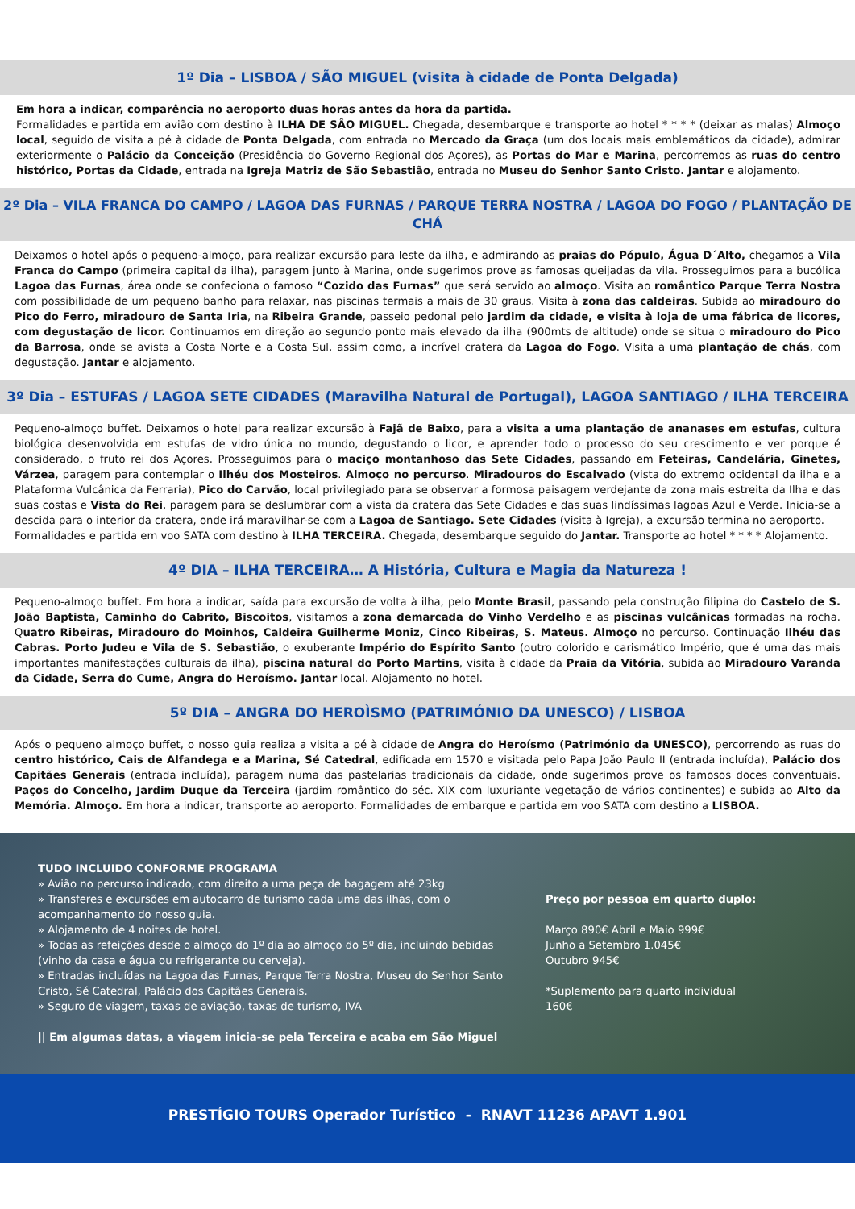1º Dia – LISBOA / SÃO MIGUEL (visita à cidade de Ponta Delgada)
Em hora a indicar, comparência no aeroporto duas horas antes da hora da partida.
Formalidades e partida em avião com destino à ILHA DE SÂO MIGUEL. Chegada, desembarque e transporte ao hotel * * * * (deixar as malas) Almoço local, seguido de visita a pé à cidade de Ponta Delgada, com entrada no Mercado da Graça (um dos locais mais emblemáticos da cidade), admirar exteriormente o Palácio da Conceição (Presidência do Governo Regional dos Açores), as Portas do Mar e Marina, percorremos as ruas do centro histórico, Portas da Cidade, entrada na Igreja Matriz de São Sebastião, entrada no Museu do Senhor Santo Cristo. Jantar e alojamento.
2º Dia – VILA FRANCA DO CAMPO / LAGOA DAS FURNAS / PARQUE TERRA NOSTRA / LAGOA DO FOGO / PLANTAÇÃO DE CHÁ
Deixamos o hotel após o pequeno-almoço, para realizar excursão para leste da ilha, e admirando as praias do Pópulo, Água D´Alto, chegamos a Vila Franca do Campo (primeira capital da ilha), paragem junto à Marina, onde sugerimos prove as famosas queijadas da vila. Prosseguimos para a bucólica Lagoa das Furnas, área onde se confeciona o famoso “Cozido das Furnas” que será servido ao almoço. Visita ao romântico Parque Terra Nostra com possibilidade de um pequeno banho para relaxar, nas piscinas termais a mais de 30 graus. Visita à zona das caldeiras. Subida ao miradouro do Pico do Ferro, miradouro de Santa Iria, na Ribeira Grande, passeio pedonal pelo jardim da cidade, e visita à loja de uma fábrica de licores, com degustação de licor. Continuamos em direção ao segundo ponto mais elevado da ilha (900mts de altitude) onde se situa o miradouro do Pico da Barrosa, onde se avista a Costa Norte e a Costa Sul, assim como, a incrível cratera da Lagoa do Fogo. Visita a uma plantação de chás, com degustação. Jantar e alojamento.
3º Dia – ESTUFAS / LAGOA SETE CIDADES (Maravilha Natural de Portugal), LAGOA SANTIAGO / ILHA TERCEIRA
Pequeno-almoço buffet. Deixamos o hotel para realizar excursão à Fajã de Baixo, para a visita a uma plantação de ananases em estufas, cultura biológica desenvolvida em estufas de vidro única no mundo, degustando o licor, e aprender todo o processo do seu crescimento e ver porque é considerado, o fruto rei dos Açores. Prosseguimos para o maciço montanhoso das Sete Cidades, passando em Feteiras, Candelária, Ginetes, Várzea, paragem para contemplar o Ilhéu dos Mosteiros. Almoço no percurso. Miradouros do Escalvado (vista do extremo ocidental da ilha e a Plataforma Vulcânica da Ferraria), Pico do Carvão, local privilegiado para se observar a formosa paisagem verdejante da zona mais estreita da Ilha e das suas costas e Vista do Rei, paragem para se deslumbrar com a vista da cratera das Sete Cidades e das suas lindíssimas lagoas Azul e Verde. Inicia-se a descida para o interior da cratera, onde irá maravilhar-se com a Lagoa de Santiago. Sete Cidades (visita à Igreja), a excursão termina no aeroporto.
Formalidades e partida em voo SATA com destino à ILHA TERCEIRA. Chegada, desembarque seguido do Jantar. Transporte ao hotel * * * * Alojamento.
4º DIA – ILHA TERCEIRA… A História, Cultura e Magia da Natureza !
Pequeno-almoço buffet. Em hora a indicar, saída para excursão de volta à ilha, pelo Monte Brasil, passando pela construção filipina do Castelo de S. João Baptista, Caminho do Cabrito, Biscoitos, visitamos a zona demarcada do Vinho Verdelho e as piscinas vulcânicas formadas na rocha. Quatro Ribeiras, Miradouro do Moinhos, Caldeira Guilherme Moniz, Cinco Ribeiras, S. Mateus. Almoço no percurso. Continuação Ilhéu das Cabras. Porto Judeu e Vila de S. Sebastião, o exuberante Império do Espírito Santo (outro colorido e carismático Império, que é uma das mais importantes manifestações culturais da ilha), piscina natural do Porto Martins, visita à cidade da Praia da Vitória, subida ao Miradouro Varanda da Cidade, Serra do Cume, Angra do Heroísmo. Jantar local. Alojamento no hotel.
5º DIA – ANGRA DO HEROÌSMO (PATRIMÓNIO DA UNESCO) / LISBOA
Após o pequeno almoço buffet, o nosso guia realiza a visita a pé à cidade de Angra do Heroísmo (Património da UNESCO), percorrendo as ruas do centro histórico, Cais de Alfandega e a Marina, Sé Catedral, edificada em 1570 e visitada pelo Papa João Paulo II (entrada incluída), Palácio dos Capitães Generais (entrada incluída), paragem numa das pastelarias tradicionais da cidade, onde sugerimos prove os famosos doces conventuais. Paços do Concelho, Jardim Duque da Terceira (jardim romântico do séc. XIX com luxuriante vegetação de vários continentes) e subida ao Alto da Memória. Almoço. Em hora a indicar, transporte ao aeroporto. Formalidades de embarque e partida em voo SATA com destino a LISBOA.
TUDO INCLUIDO CONFORME PROGRAMA
» Avião no percurso indicado, com direito a uma peça de bagagem até 23kg
» Transferes e excursões em autocarro de turismo cada uma das ilhas, com o acompanhamento do nosso guia.
» Alojamento de 4 noites de hotel.
» Todas as refeições desde o almoço do 1º dia ao almoço do 5º dia, incluindo bebidas (vinho da casa e água ou refrigerante ou cerveja).
» Entradas incluídas na Lagoa das Furnas, Parque Terra Nostra, Museu do Senhor Santo Cristo, Sé Catedral, Palácio dos Capitães Generais.
» Seguro de viagem, taxas de aviação, taxas de turismo, IVA
|| Em algumas datas, a viagem inicia-se pela Terceira e acaba em São Miguel
Preço por pessoa em quarto duplo:
Março 890€ Abril e Maio 999€
Junho a Setembro 1.045€
Outubro 945€
*Suplemento para quarto individual
160€
PRESTÍGIO TOURS Operador Turístico - RNAVT 11236 APAVT 1.901